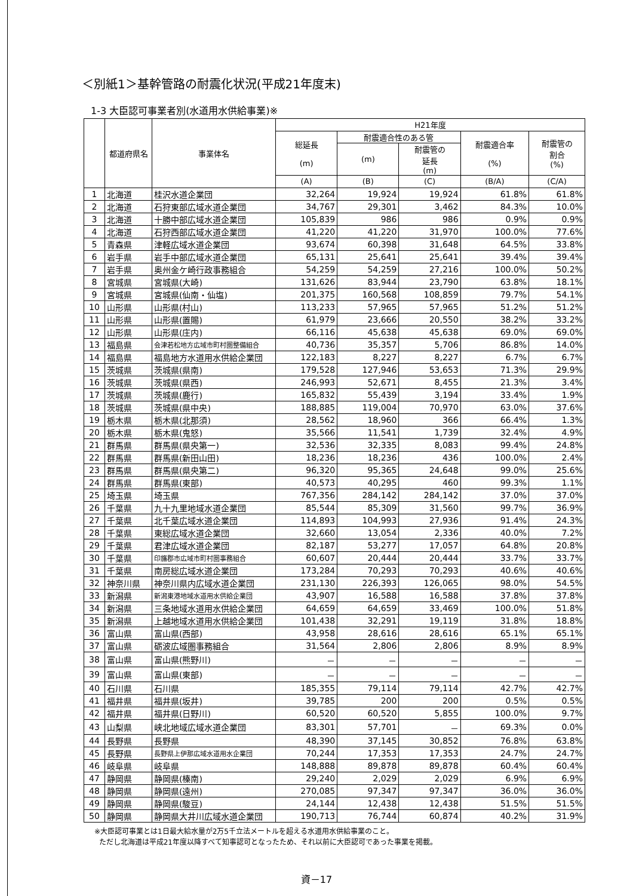＜別紙1＞基幹管路の耐震化状況(平成21年度末)
1-3 大臣認可事業者別(水道用水供給事業)※
| | 都道府県名 | 事業体名 | H21年度 | | | | |
| --- | --- | --- | --- | --- | --- | --- | --- |
| | | | 総延長 (m) | 耐震適合性のある管 | | 耐震適合率 (%) | 耐震管の 割合 (%) |
| | | | | (m) | 耐震管の 延長 (m) | | |
| | | | (A) | (B) | (C) | (B/A) | (C/A) |
| 1 | 北海道 | 桂沢水道企業団 | 32,264 | 19,924 | 19,924 | 61.8% | 61.8% |
| 2 | 北海道 | 石狩東部広域水道企業団 | 34,767 | 29,301 | 3,462 | 84.3% | 10.0% |
| 3 | 北海道 | 十勝中部広域水道企業団 | 105,839 | 986 | 986 | 0.9% | 0.9% |
| 4 | 北海道 | 石狩西部広域水道企業団 | 41,220 | 41,220 | 31,970 | 100.0% | 77.6% |
| 5 | 青森県 | 津軽広域水道企業団 | 93,674 | 60,398 | 31,648 | 64.5% | 33.8% |
| 6 | 岩手県 | 岩手中部広域水道企業団 | 65,131 | 25,641 | 25,641 | 39.4% | 39.4% |
| 7 | 岩手県 | 奥州金ケ崎行政事務組合 | 54,259 | 54,259 | 27,216 | 100.0% | 50.2% |
| 8 | 宮城県 | 宮城県(大崎) | 131,626 | 83,944 | 23,790 | 63.8% | 18.1% |
| 9 | 宮城県 | 宮城県(仙南・仙塩) | 201,375 | 160,568 | 108,859 | 79.7% | 54.1% |
| 10 | 山形県 | 山形県(村山) | 113,233 | 57,965 | 57,965 | 51.2% | 51.2% |
| 11 | 山形県 | 山形県(置賜) | 61,979 | 23,666 | 20,550 | 38.2% | 33.2% |
| 12 | 山形県 | 山形県(庄内) | 66,116 | 45,638 | 45,638 | 69.0% | 69.0% |
| 13 | 福島県 | 会津若松地方広域市町村圏整備組合 | 40,736 | 35,357 | 5,706 | 86.8% | 14.0% |
| 14 | 福島県 | 福島地方水道用水供給企業団 | 122,183 | 8,227 | 8,227 | 6.7% | 6.7% |
| 15 | 茨城県 | 茨城県(県南) | 179,528 | 127,946 | 53,653 | 71.3% | 29.9% |
| 16 | 茨城県 | 茨城県(県西) | 246,993 | 52,671 | 8,455 | 21.3% | 3.4% |
| 17 | 茨城県 | 茨城県(鹿行) | 165,832 | 55,439 | 3,194 | 33.4% | 1.9% |
| 18 | 茨城県 | 茨城県(県中央) | 188,885 | 119,004 | 70,970 | 63.0% | 37.6% |
| 19 | 栃木県 | 栃木県(北那須) | 28,562 | 18,960 | 366 | 66.4% | 1.3% |
| 20 | 栃木県 | 栃木県(鬼怒) | 35,566 | 11,541 | 1,739 | 32.4% | 4.9% |
| 21 | 群馬県 | 群馬県(県央第一) | 32,536 | 32,335 | 8,083 | 99.4% | 24.8% |
| 22 | 群馬県 | 群馬県(新田山田) | 18,236 | 18,236 | 436 | 100.0% | 2.4% |
| 23 | 群馬県 | 群馬県(県央第二) | 96,320 | 95,365 | 24,648 | 99.0% | 25.6% |
| 24 | 群馬県 | 群馬県(東部) | 40,573 | 40,295 | 460 | 99.3% | 1.1% |
| 25 | 埼玉県 | 埼玉県 | 767,356 | 284,142 | 284,142 | 37.0% | 37.0% |
| 26 | 千葉県 | 九十九里地域水道企業団 | 85,544 | 85,309 | 31,560 | 99.7% | 36.9% |
| 27 | 千葉県 | 北千葉広域水道企業団 | 114,893 | 104,993 | 27,936 | 91.4% | 24.3% |
| 28 | 千葉県 | 東総広域水道企業団 | 32,660 | 13,054 | 2,336 | 40.0% | 7.2% |
| 29 | 千葉県 | 君津広域水道企業団 | 82,187 | 53,277 | 17,057 | 64.8% | 20.8% |
| 30 | 千葉県 | 印旛郡市広域市町村圏事務組合 | 60,607 | 20,444 | 20,444 | 33.7% | 33.7% |
| 31 | 千葉県 | 南房総広域水道企業団 | 173,284 | 70,293 | 70,293 | 40.6% | 40.6% |
| 32 | 神奈川県 | 神奈川県内広域水道企業団 | 231,130 | 226,393 | 126,065 | 98.0% | 54.5% |
| 33 | 新潟県 | 新潟東港地域水道用水供給企業団 | 43,907 | 16,588 | 16,588 | 37.8% | 37.8% |
| 34 | 新潟県 | 三条地域水道用水供給企業団 | 64,659 | 64,659 | 33,469 | 100.0% | 51.8% |
| 35 | 新潟県 | 上越地域水道用水供給企業団 | 101,438 | 32,291 | 19,119 | 31.8% | 18.8% |
| 36 | 富山県 | 富山県(西部) | 43,958 | 28,616 | 28,616 | 65.1% | 65.1% |
| 37 | 富山県 | 砺波広域圏事務組合 | 31,564 | 2,806 | 2,806 | 8.9% | 8.9% |
| 38 | 富山県 | 富山県(熊野川) | － | － | － | － | － |
| 39 | 富山県 | 富山県(東部) | － | － | － | － | － |
| 40 | 石川県 | 石川県 | 185,355 | 79,114 | 79,114 | 42.7% | 42.7% |
| 41 | 福井県 | 福井県(坂井) | 39,785 | 200 | 200 | 0.5% | 0.5% |
| 42 | 福井県 | 福井県(日野川) | 60,520 | 60,520 | 5,855 | 100.0% | 9.7% |
| 43 | 山梨県 | 峡北地域広域水道企業団 | 83,301 | 57,701 | － | 69.3% | 0.0% |
| 44 | 長野県 | 長野県 | 48,390 | 37,145 | 30,852 | 76.8% | 63.8% |
| 45 | 長野県 | 長野県上伊那広域水道用水企業団 | 70,244 | 17,353 | 17,353 | 24.7% | 24.7% |
| 46 | 岐阜県 | 岐阜県 | 148,888 | 89,878 | 89,878 | 60.4% | 60.4% |
| 47 | 静岡県 | 静岡県(榛南) | 29,240 | 2,029 | 2,029 | 6.9% | 6.9% |
| 48 | 静岡県 | 静岡県(遠州) | 270,085 | 97,347 | 97,347 | 36.0% | 36.0% |
| 49 | 静岡県 | 静岡県(駿豆) | 24,144 | 12,438 | 12,438 | 51.5% | 51.5% |
| 50 | 静岡県 | 静岡県大井川広域水道企業団 | 190,713 | 76,744 | 60,874 | 40.2% | 31.9% |
※大臣認可事業とは1日最大給水量が2万5千立法メートルを超える水道用水供給事業のこと。
ただし北海道は平成21年度以降すべて知事認可となったため、それ以前に大臣認可であった事業を掲載。
資－17